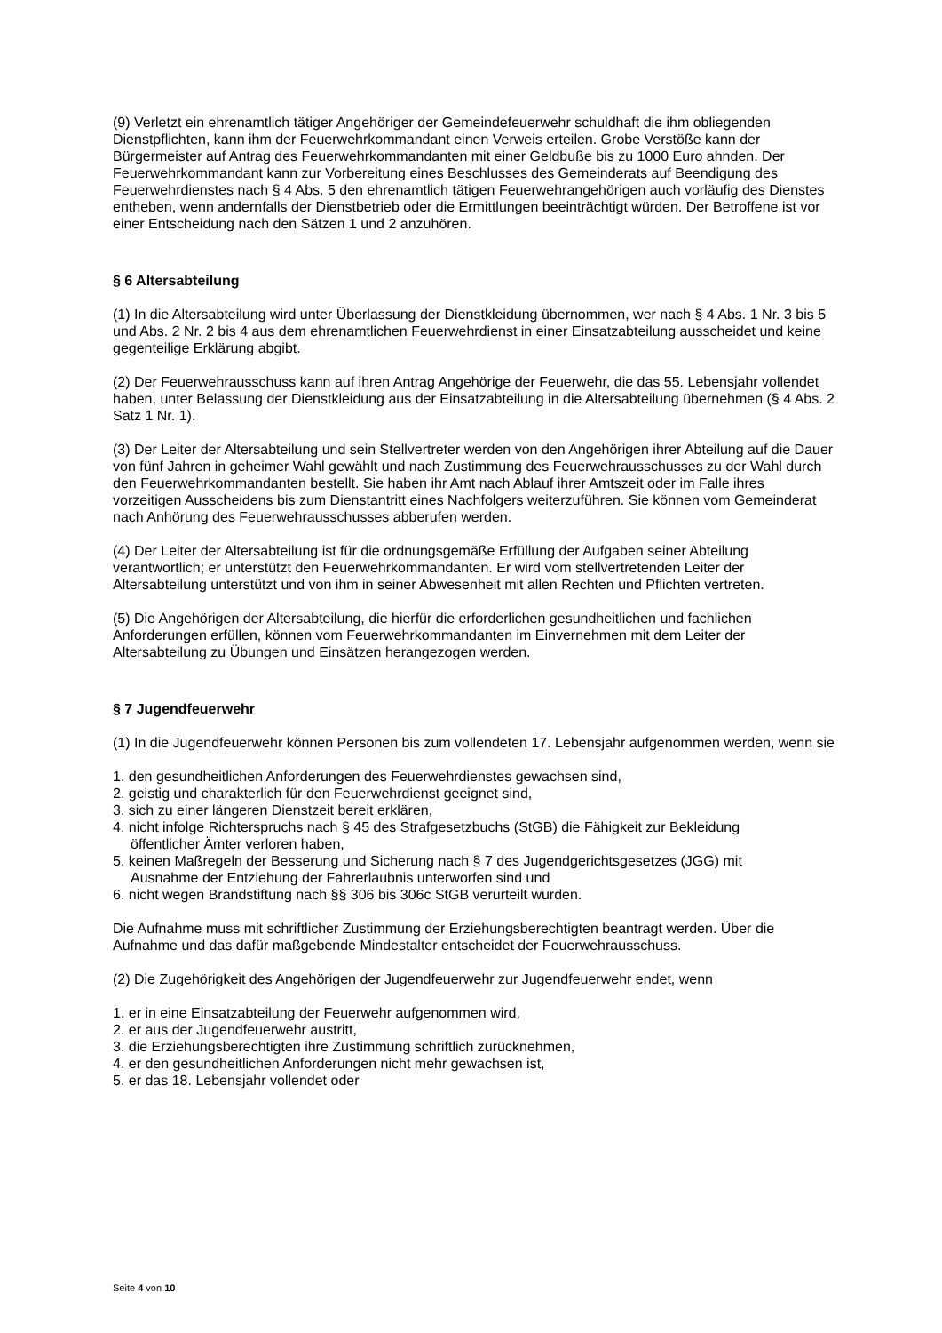(9) Verletzt ein ehrenamtlich tätiger Angehöriger der Gemeindefeuerwehr schuldhaft die ihm obliegenden Dienstpflichten, kann ihm der Feuerwehrkommandant einen Verweis erteilen. Grobe Verstöße kann der Bürgermeister auf Antrag des Feuerwehrkommandanten mit einer Geldbuße bis zu 1000 Euro ahnden. Der Feuerwehrkommandant kann zur Vorbereitung eines Beschlusses des Gemeinderats auf Beendigung des Feuerwehrdienstes nach § 4 Abs. 5 den ehrenamtlich tätigen Feuerwehrangehörigen auch vorläufig des Dienstes entheben, wenn andernfalls der Dienstbetrieb oder die Ermittlungen beeinträchtigt würden. Der Betroffene ist vor einer Entscheidung nach den Sätzen 1 und 2 anzuhören.
§ 6 Altersabteilung
(1) In die Altersabteilung wird unter Überlassung der Dienstkleidung übernommen, wer nach § 4 Abs. 1 Nr. 3 bis 5 und Abs. 2 Nr. 2 bis 4 aus dem ehrenamtlichen Feuerwehrdienst in einer Einsatzabteilung ausscheidet und keine gegenteilige Erklärung abgibt.
(2) Der Feuerwehrausschuss kann auf ihren Antrag Angehörige der Feuerwehr, die das 55. Lebensjahr vollendet haben, unter Belassung der Dienstkleidung aus der Einsatzabteilung in die Altersabteilung übernehmen (§ 4 Abs. 2 Satz 1 Nr. 1).
(3) Der Leiter der Altersabteilung und sein Stellvertreter werden von den Angehörigen ihrer Abteilung auf die Dauer von fünf Jahren in geheimer Wahl gewählt und nach Zustimmung des Feuerwehrausschusses zu der Wahl durch den Feuerwehrkommandanten bestellt. Sie haben ihr Amt nach Ablauf ihrer Amtszeit oder im Falle ihres vorzeitigen Ausscheidens bis zum Dienstantritt eines Nachfolgers weiterzuführen. Sie können vom Gemeinderat nach Anhörung des Feuerwehrausschusses abberufen werden.
(4) Der Leiter der Altersabteilung ist für die ordnungsgemäße Erfüllung der Aufgaben seiner Abteilung verantwortlich; er unterstützt den Feuerwehrkommandanten. Er wird vom stellvertretenden Leiter der Altersabteilung unterstützt und von ihm in seiner Abwesenheit mit allen Rechten und Pflichten vertreten.
(5) Die Angehörigen der Altersabteilung, die hierfür die erforderlichen gesundheitlichen und fachlichen Anforderungen erfüllen, können vom Feuerwehrkommandanten im Einvernehmen mit dem Leiter der Altersabteilung zu Übungen und Einsätzen herangezogen werden.
§ 7 Jugendfeuerwehr
(1) In die Jugendfeuerwehr können Personen bis zum vollendeten 17. Lebensjahr aufgenommen werden, wenn sie
1. den gesundheitlichen Anforderungen des Feuerwehrdienstes gewachsen sind,
2. geistig und charakterlich für den Feuerwehrdienst geeignet sind,
3. sich zu einer längeren Dienstzeit bereit erklären,
4. nicht infolge Richterspruchs nach § 45 des Strafgesetzbuchs (StGB) die Fähigkeit zur Bekleidung
öffentlicher Ämter verloren haben,
5. keinen Maßregeln der Besserung und Sicherung nach § 7 des Jugendgerichtsgesetzes (JGG) mit
Ausnahme der Entziehung der Fahrerlaubnis unterworfen sind und
6. nicht wegen Brandstiftung nach §§ 306 bis 306c StGB verurteilt wurden.
Die Aufnahme muss mit schriftlicher Zustimmung der Erziehungsberechtigten beantragt werden. Über die Aufnahme und das dafür maßgebende Mindestalter entscheidet der Feuerwehrausschuss.
(2) Die Zugehörigkeit des Angehörigen der Jugendfeuerwehr zur Jugendfeuerwehr endet, wenn
1. er in eine Einsatzabteilung der Feuerwehr aufgenommen wird,
2. er aus der Jugendfeuerwehr austritt,
3. die Erziehungsberechtigten ihre Zustimmung schriftlich zurücknehmen,
4. er den gesundheitlichen Anforderungen nicht mehr gewachsen ist,
5. er das 18. Lebensjahr vollendet oder
Seite 4 von 10